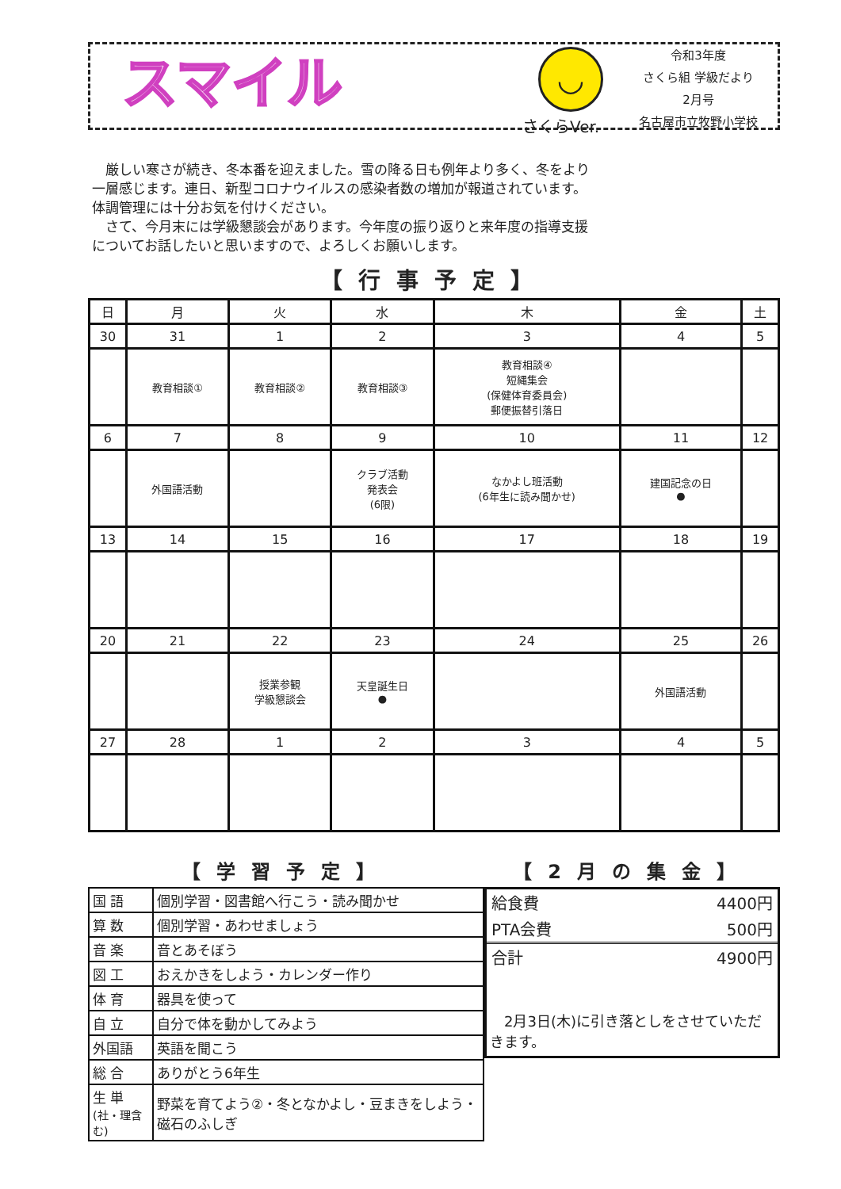スマイル
◡
さくらVer.
令和3年度
さくら組 学級だより
2月号
名古屋市立牧野小学校
　厳しい寒さが続き、冬本番を迎えました。雪の降る日も例年より多く、冬をより一層感じます。連日、新型コロナウイルスの感染者数の増加が報道されています。体調管理には十分お気を付けください。
　さて、今月末には学級懇談会があります。今年度の振り返りと来年度の指導支援についてお話したいと思いますので、よろしくお願いします。
【行事予定】
| 日 | 月 | 火 | 水 | 木 | 金 | 土 |
| 30 | 31 | 1 | 2 | 3 | 4 | 5 |
| | 教育相談① | 教育相談② | 教育相談③ | 教育相談④ 短縄集会 (保健体育委員会) 郵便振替引落日 | | |
| 6 | 7 | 8 | 9 | 10 | 11 | 12 |
| | 外国語活動 | | クラブ活動 発表会 (6限) | なかよし班活動 (6年生に読み聞かせ) | 建国記念の日 ● | |
| 13 | 14 | 15 | 16 | 17 | 18 | 19 |
| 20 | 21 | 22 | 23 | 24 | 25 | 26 |
| | | 授業参観 学級懇談会 | 天皇誕生日 ● | | 外国語活動 | |
| 27 | 28 | 1 | 2 | 3 | 4 | 5 |
【学習予定】
| 国 語 | 個別学習・図書館へ行こう・読み聞かせ |
| 算 数 | 個別学習・あわせましょう |
| 音 楽 | 音とあそぼう |
| 図 工 | おえかきをしよう・カレンダー作り |
| 体 育 | 器具を使って |
| 自 立 | 自分で体を動かしてみよう |
| 外国語 | 英語を聞こう |
| 総 合 | ありがとう6年生 |
| 生 単 (社・理含む) | 野菜を育てよう②・冬となかよし・豆まきをしよう・磁石のふしぎ |
【2月の集金】
| 給食費 | 4400円 |
| PTA会費 | 500円 |
| 合計 | 4900円 |
　2月3日(木)に引き落としをさせていただきます。